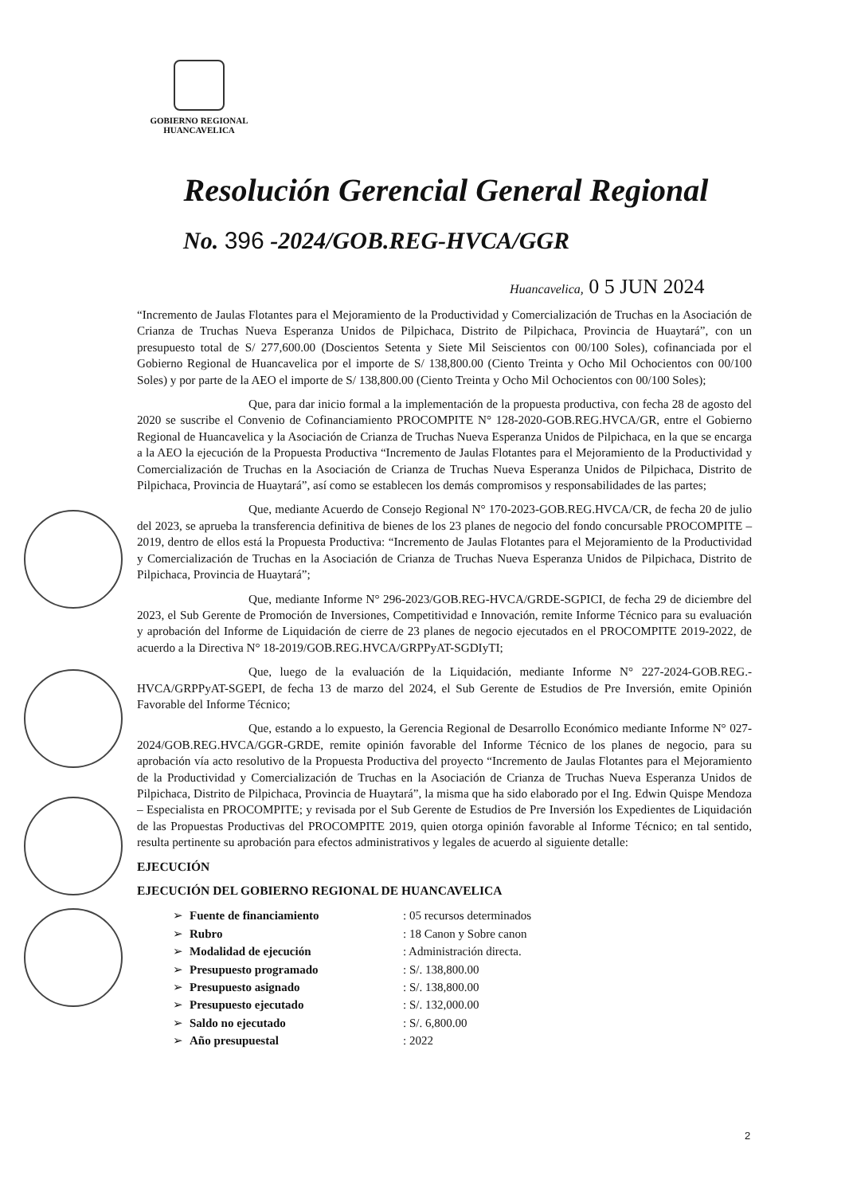GOBIERNO REGIONAL
HUANCAVELICA
Resolución Gerencial General Regional
No. 396 -2024/GOB.REG-HVCA/GGR
Huancavelica, 0 5 JUN 2024
“Incremento de Jaulas Flotantes para el Mejoramiento de la Productividad y Comercialización de Truchas en la Asociación de Crianza de Truchas Nueva Esperanza Unidos de Pilpichaca, Distrito de Pilpichaca, Provincia de Huaytará”, con un presupuesto total de S/ 277,600.00 (Doscientos Setenta y Siete Mil Seiscientos con 00/100 Soles), cofinanciada por el Gobierno Regional de Huancavelica por el importe de S/ 138,800.00 (Ciento Treinta y Ocho Mil Ochocientos con 00/100 Soles) y por parte de la AEO el importe de S/ 138,800.00 (Ciento Treinta y Ocho Mil Ochocientos con 00/100 Soles);
Que, para dar inicio formal a la implementación de la propuesta productiva, con fecha 28 de agosto del 2020 se suscribe el Convenio de Cofinanciamiento PROCOMPITE N° 128-2020-GOB.REG.HVCA/GR, entre el Gobierno Regional de Huancavelica y la Asociación de Crianza de Truchas Nueva Esperanza Unidos de Pilpichaca, en la que se encarga a la AEO la ejecución de la Propuesta Productiva “Incremento de Jaulas Flotantes para el Mejoramiento de la Productividad y Comercialización de Truchas en la Asociación de Crianza de Truchas Nueva Esperanza Unidos de Pilpichaca, Distrito de Pilpichaca, Provincia de Huaytará”, así como se establecen los demás compromisos y responsabilidades de las partes;
Que, mediante Acuerdo de Consejo Regional N° 170-2023-GOB.REG.HVCA/CR, de fecha 20 de julio del 2023, se aprueba la transferencia definitiva de bienes de los 23 planes de negocio del fondo concursable PROCOMPITE – 2019, dentro de ellos está la Propuesta Productiva: “Incremento de Jaulas Flotantes para el Mejoramiento de la Productividad y Comercialización de Truchas en la Asociación de Crianza de Truchas Nueva Esperanza Unidos de Pilpichaca, Distrito de Pilpichaca, Provincia de Huaytará”;
Que, mediante Informe N° 296-2023/GOB.REG-HVCA/GRDE-SGPICI, de fecha 29 de diciembre del 2023, el Sub Gerente de Promoción de Inversiones, Competitividad e Innovación, remite Informe Técnico para su evaluación y aprobación del Informe de Liquidación de cierre de 23 planes de negocio ejecutados en el PROCOMPITE 2019-2022, de acuerdo a la Directiva N° 18-2019/GOB.REG.HVCA/GRPPyAT-SGDIyTI;
Que, luego de la evaluación de la Liquidación, mediante Informe N° 227-2024-GOB.REG.-HVCA/GRPPyAT-SGEPI, de fecha 13 de marzo del 2024, el Sub Gerente de Estudios de Pre Inversión, emite Opinión Favorable del Informe Técnico;
Que, estando a lo expuesto, la Gerencia Regional de Desarrollo Económico mediante Informe N° 027-2024/GOB.REG.HVCA/GGR-GRDE, remite opinión favorable del Informe Técnico de los planes de negocio, para su aprobación vía acto resolutivo de la Propuesta Productiva del proyecto “Incremento de Jaulas Flotantes para el Mejoramiento de la Productividad y Comercialización de Truchas en la Asociación de Crianza de Truchas Nueva Esperanza Unidos de Pilpichaca, Distrito de Pilpichaca, Provincia de Huaytará”, la misma que ha sido elaborado por el Ing. Edwin Quispe Mendoza – Especialista en PROCOMPITE; y revisada por el Sub Gerente de Estudios de Pre Inversión los Expedientes de Liquidación de las Propuestas Productivas del PROCOMPITE 2019, quien otorga opinión favorable al Informe Técnico; en tal sentido, resulta pertinente su aprobación para efectos administrativos y legales de acuerdo al siguiente detalle:
EJECUCIÓN
EJECUCIÓN DEL GOBIERNO REGIONAL DE HUANCAVELICA
| ➢ | Fuente de financiamiento | : 05 recursos determinados |
| ➢ | Rubro | : 18 Canon y Sobre canon |
| ➢ | Modalidad de ejecución | : Administración directa. |
| ➢ | Presupuesto programado | : S/. 138,800.00 |
| ➢ | Presupuesto asignado | : S/. 138,800.00 |
| ➢ | Presupuesto ejecutado | : S/. 132,000.00 |
| ➢ | Saldo no ejecutado | : S/. 6,800.00 |
| ➢ | Año presupuestal | : 2022 |
2